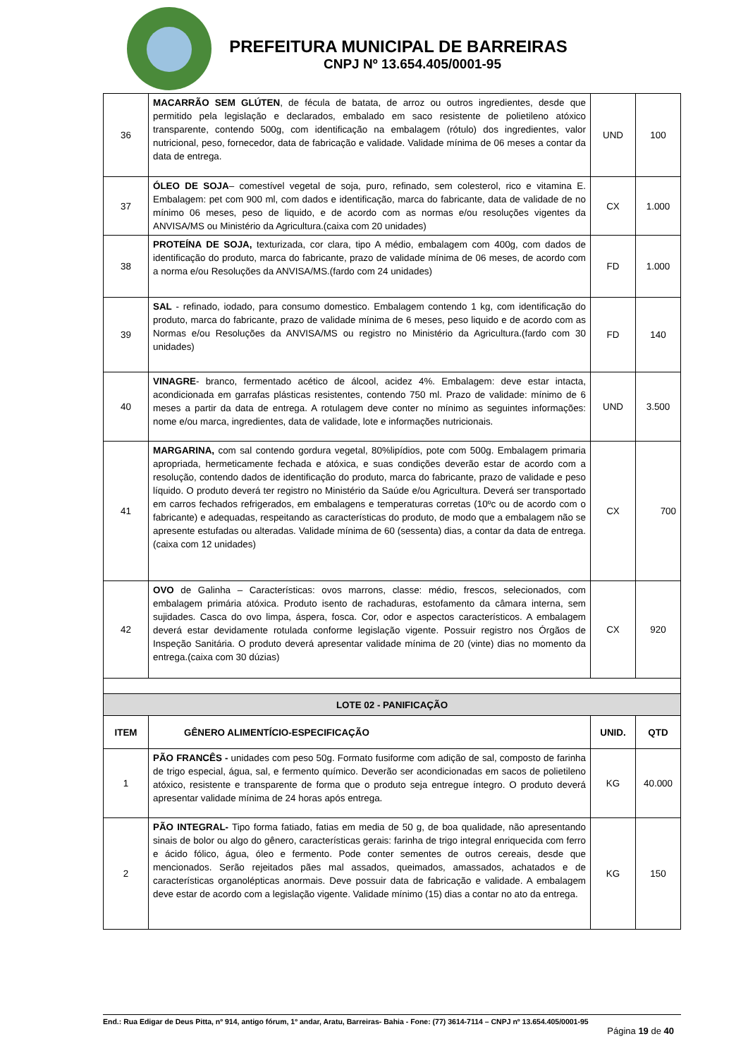PREFEITURA MUNICIPAL DE BARREIRAS
CNPJ Nº 13.654.405/0001-95
| 36 | MACARRÃO SEM GLÚTEN , de fécula de batata, de arroz ou outros ingredientes, desde que permitido pela legislação e declarados, embalado em saco resistente de polietileno atóxico transparente, contendo 500g, com identificação na embalagem (rótulo) dos ingredientes, valor nutricional, peso, fornecedor, data de fabricação e validade. Validade mínima de 06 meses a contar da data de entrega. | UND | 100 |
| 37 | ÓLEO DE SOJA – comestível vegetal de soja, puro, refinado, sem colesterol, rico e vitamina E. Embalagem: pet com 900 ml, com dados e identificação, marca do fabricante, data de validade de no mínimo 06 meses, peso de liquido, e de acordo com as normas e/ou resoluções vigentes da ANVISA/MS ou Ministério da Agricultura.(caixa com 20 unidades) | CX | 1.000 |
| 38 | PROTEÍNA DE SOJA, texturizada, cor clara, tipo A médio, embalagem com 400g, com dados de identificação do produto, marca do fabricante, prazo de validade mínima de 06 meses, de acordo com a norma e/ou Resoluções da ANVISA/MS.(fardo com 24 unidades) | FD | 1.000 |
| 39 | SAL - refinado, iodado, para consumo domestico. Embalagem contendo 1 kg, com identificação do produto, marca do fabricante, prazo de validade mínima de 6 meses, peso liquido e de acordo com as Normas e/ou Resoluções da ANVISA/MS ou registro no Ministério da Agricultura.(fardo com 30 unidades) | FD | 140 |
| 40 | VINAGRE - branco, fermentado acético de álcool, acidez 4%. Embalagem: deve estar intacta, acondicionada em garrafas plásticas resistentes, contendo 750 ml. Prazo de validade: mínimo de 6 meses a partir da data de entrega. A rotulagem deve conter no mínimo as seguintes informações: nome e/ou marca, ingredientes, data de validade, lote e informações nutricionais. | UND | 3.500 |
| 41 | MARGARINA, com sal contendo gordura vegetal, 80%lipídios, pote com 500g. Embalagem primaria apropriada, hermeticamente fechada e atóxica, e suas condições deverão estar de acordo com a resolução, contendo dados de identificação do produto, marca do fabricante, prazo de validade e peso líquido. O produto deverá ter registro no Ministério da Saúde e/ou Agricultura. Deverá ser transportado em carros fechados refrigerados, em embalagens e temperaturas corretas (10ºc ou de acordo com o fabricante) e adequadas, respeitando as características do produto, de modo que a embalagem não se apresente estufadas ou alteradas. Validade mínima de 60 (sessenta) dias, a contar da data de entrega.(caixa com 12 unidades) | CX | 700 |
| 42 | OVO de Galinha – Características: ovos marrons, classe: médio, frescos, selecionados, com embalagem primária atóxica. Produto isento de rachaduras, estofamento da câmara interna, sem sujidades. Casca do ovo limpa, áspera, fosca. Cor, odor e aspectos característicos. A embalagem deverá estar devidamente rotulada conforme legislação vigente. Possuir registro nos Órgãos de Inspeção Sanitária. O produto deverá apresentar validade mínima de 20 (vinte) dias no momento da entrega.(caixa com 30 dúzias) | CX | 920 |
| LOTE 02 - PANIFICAÇÃO | | | |
| ITEM | GÊNERO ALIMENTÍCIO-ESPECIFICAÇÃO | UNID. | QTD |
| 1 | PÃO FRANCÊS - unidades com peso 50g. Formato fusiforme com adição de sal, composto de farinha de trigo especial, água, sal, e fermento químico. Deverão ser acondicionadas em sacos de polietileno atóxico, resistente e transparente de forma que o produto seja entregue íntegro. O produto deverá apresentar validade mínima de 24 horas após entrega. | KG | 40.000 |
| 2 | PÃO INTEGRAL- Tipo forma fatiado, fatias em media de 50 g, de boa qualidade, não apresentando sinais de bolor ou algo do gênero, características gerais: farinha de trigo integral enriquecida com ferro e ácido fólico, água, óleo e fermento. Pode conter sementes de outros cereais, desde que mencionados. Serão rejeitados pães mal assados, queimados, amassados, achatados e de características organolépticas anormais. Deve possuir data de fabricação e validade. A embalagem deve estar de acordo com a legislação vigente. Validade mínimo (15) dias a contar no ato da entrega. | KG | 150 |
End.: Rua Edigar de Deus Pitta, nº 914, antigo fórum, 1º andar, Aratu, Barreiras- Bahia - Fone: (77) 3614-7114 – CNPJ nº 13.654.405/0001-95
Página 19 de 40